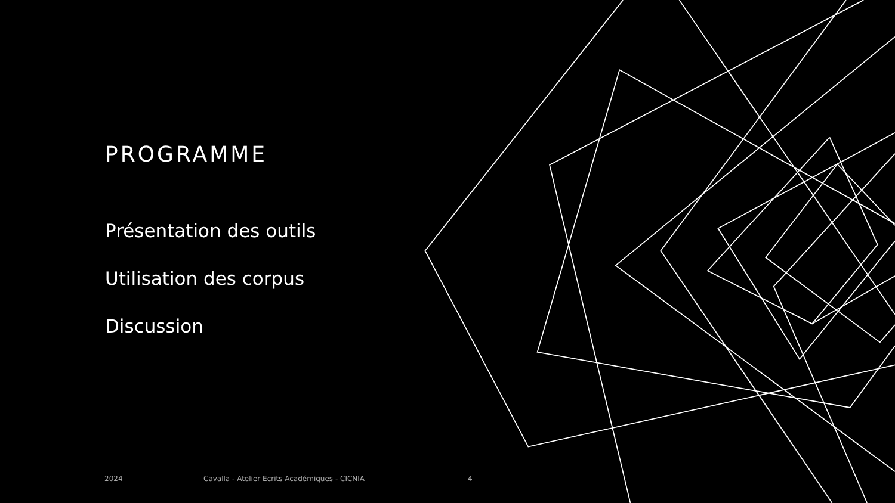PROGRAMME
Présentation des outils
Utilisation des corpus
Discussion
2024
Cavalla - Atelier Ecrits Académiques - CICNIA
4